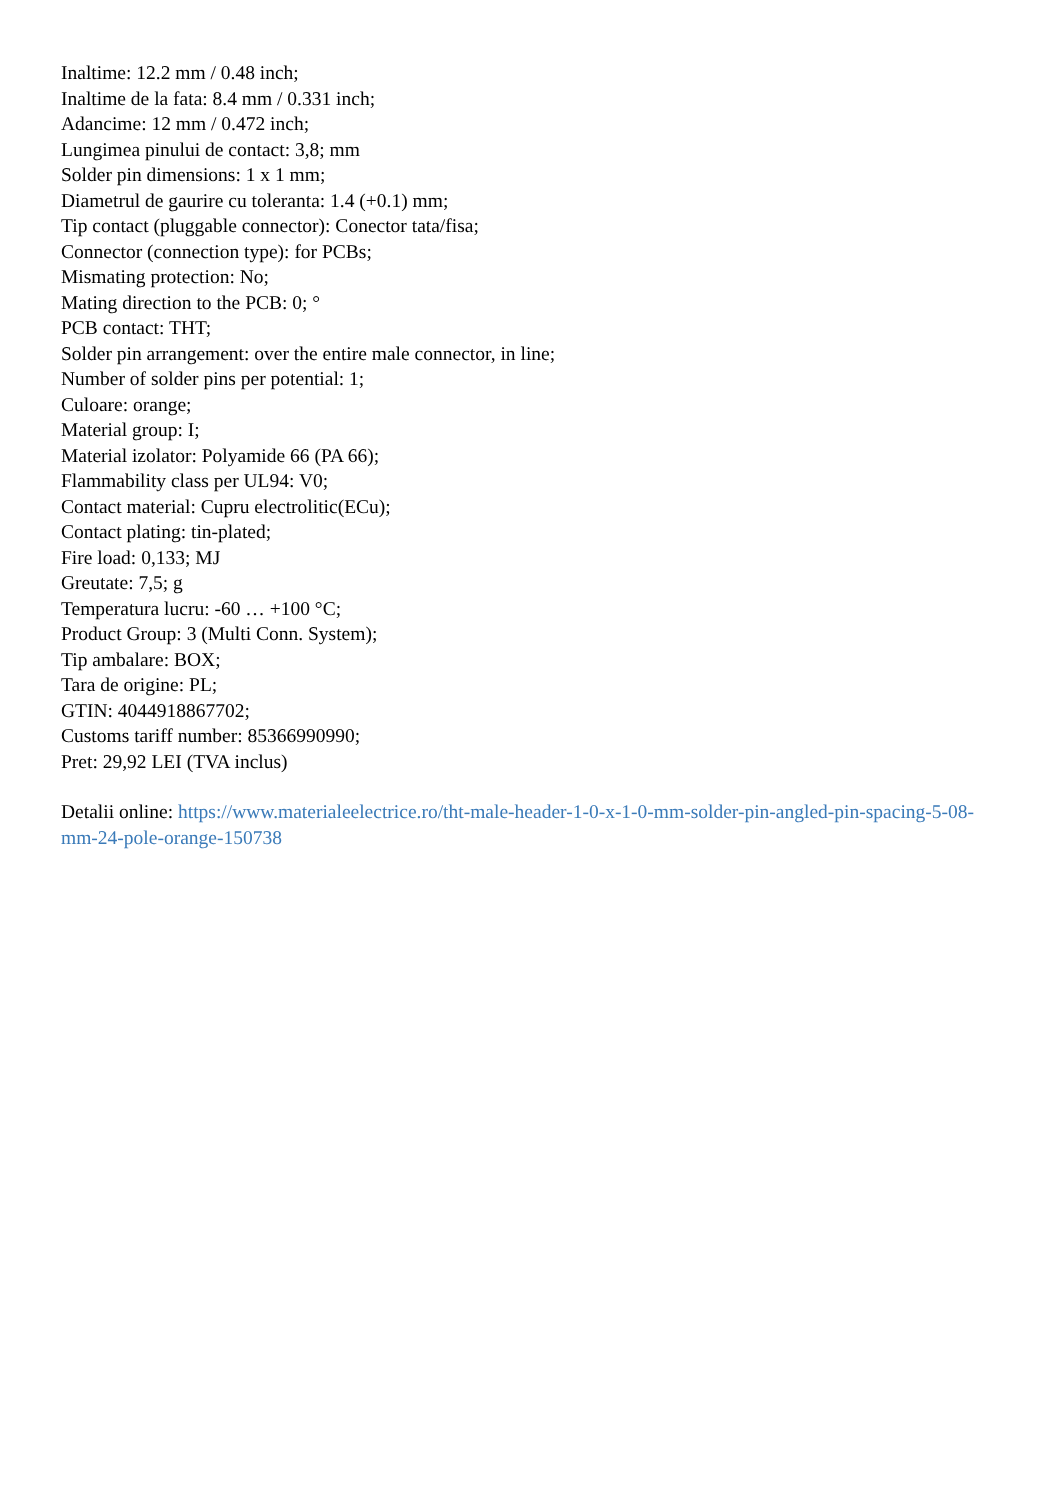Inaltime: 12.2 mm / 0.48 inch;
Inaltime de la fata: 8.4 mm / 0.331 inch;
Adancime: 12 mm / 0.472 inch;
Lungimea pinului de contact: 3,8; mm
Solder pin dimensions: 1 x 1 mm;
Diametrul de gaurire cu toleranta: 1.4 (+0.1) mm;
Tip contact (pluggable connector): Conector tata/fisa;
Connector (connection type): for PCBs;
Mismating protection: No;
Mating direction to the PCB: 0; °
PCB contact: THT;
Solder pin arrangement: over the entire male connector, in line;
Number of solder pins per potential: 1;
Culoare: orange;
Material group: I;
Material izolator: Polyamide 66 (PA 66);
Flammability class per UL94: V0;
Contact material: Cupru electrolitic(ECu);
Contact plating: tin-plated;
Fire load: 0,133; MJ
Greutate: 7,5; g
Temperatura lucru: -60 … +100 °C;
Product Group: 3 (Multi Conn. System);
Tip ambalare: BOX;
Tara de origine: PL;
GTIN: 4044918867702;
Customs tariff number: 85366990990;
Pret: 29,92 LEI (TVA inclus)
Detalii online: https://www.materialeelectrice.ro/tht-male-header-1-0-x-1-0-mm-solder-pin-angled-pin-spacing-5-08-mm-24-pole-orange-150738